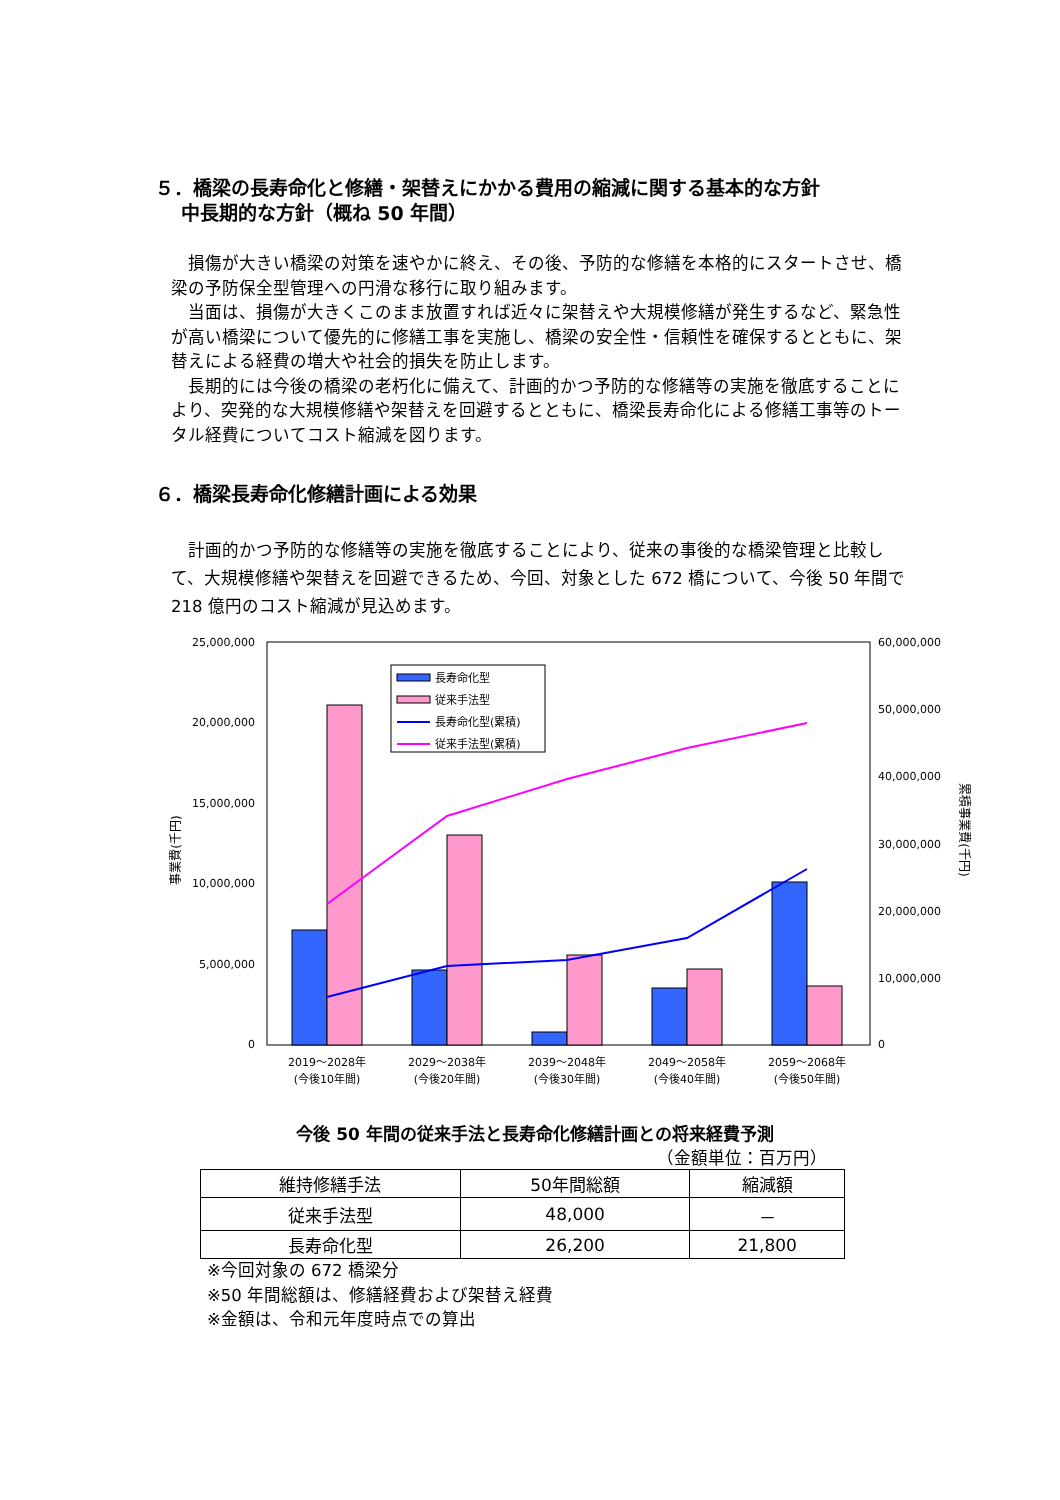５．橋梁の長寿命化と修繕・架替えにかかる費用の縮減に関する基本的な方針
　 中長期的な方針（概ね 50 年間）
損傷が大きい橋梁の対策を速やかに終え、その後、予防的な修繕を本格的にスタートさせ、橋梁の予防保全型管理への円滑な移行に取り組みます。
当面は、損傷が大きくこのまま放置すれば近々に架替えや大規模修繕が発生するなど、緊急性が高い橋梁について優先的に修繕工事を実施し、橋梁の安全性・信頼性を確保するとともに、架替えによる経費の増大や社会的損失を防止します。
長期的には今後の橋梁の老朽化に備えて、計画的かつ予防的な修繕等の実施を徹底することにより、突発的な大規模修繕や架替えを回避するとともに、橋梁長寿命化による修繕工事等のトータル経費についてコスト縮減を図ります。
６．橋梁長寿命化修繕計画による効果
計画的かつ予防的な修繕等の実施を徹底することにより、従来の事後的な橋梁管理と比較して、大規模修繕や架替えを回避できるため、今回、対象とした 672 橋について、今後 50 年間で 218 億円のコスト縮減が見込めます。
25,000,000
20,000,000
15,000,000
10,000,000
5,000,000
0
60,000,000
50,000,000
40,000,000
30,000,000
20,000,000
10,000,000
0
事業費(千円)
累積事業費(千円)
長寿命化型
従来手法型
長寿命化型(累積)
従来手法型(累積)
2019～2028年
(今後10年間)
2029～2038年
(今後20年間)
2039～2048年
(今後30年間)
2049～2058年
(今後40年間)
2059～2068年
(今後50年間)
今後 50 年間の従来手法と長寿命化修繕計画との将来経費予測
（金額単位：百万円）
| 維持修繕手法 | 50年間総額 | 縮減額 |
| --- | --- | --- |
| 従来手法型 | 48,000 | － |
| 長寿命化型 | 26,200 | 21,800 |
※今回対象の 672 橋梁分
※50 年間総額は、修繕経費および架替え経費
※金額は、令和元年度時点での算出